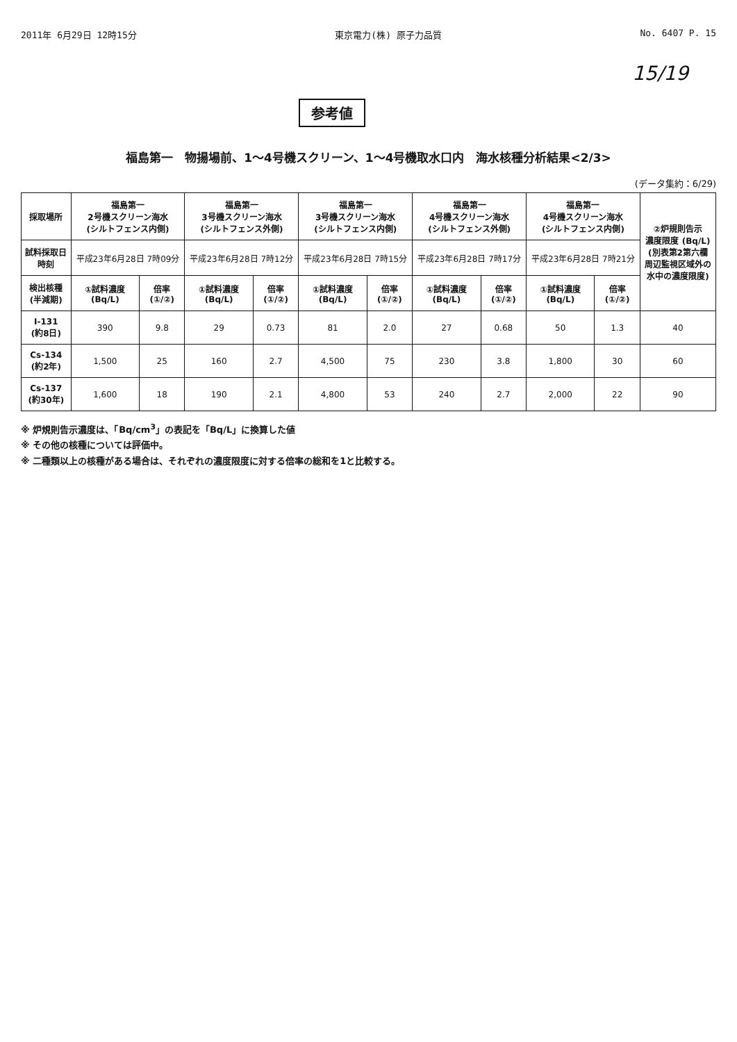2011年 6月29日 12時15分 東京電力(株) 原子力品質 No. 6407 P. 15
15/19
参考値
福島第一　物揚場前、1～4号機スクリーン、1～4号機取水口内　海水核種分析結果<2/3>
(データ集約：6/29)
| 採取場所 | 福島第一 2号機スクリーン海水 (シルトフェンス内側) | | 福島第一 3号機スクリーン海水 (シルトフェンス外側) | | 福島第一 3号機スクリーン海水 (シルトフェンス内側) | | 福島第一 4号機スクリーン海水 (シルトフェンス外側) | | 福島第一 4号機スクリーン海水 (シルトフェンス内側) | | ②炉規則告示 濃度限度 (Bq/L) (別表第2第六欄 周辺監視区域外の 水中の濃度限度) |
| --- | --- | --- | --- | --- | --- | --- | --- | --- | --- | --- | --- |
| 試料採取日 時刻 | 平成23年6月28日 7時09分 | | 平成23年6月28日 7時12分 | | 平成23年6月28日 7時15分 | | 平成23年6月28日 7時17分 | | 平成23年6月28日 7時21分 | | |
| 検出核種 (半減期) | ①試料濃度 (Bq/L) | 倍率 (①/②) | ①試料濃度 (Bq/L) | 倍率 (①/②) | ①試料濃度 (Bq/L) | 倍率 (①/②) | ①試料濃度 (Bq/L) | 倍率 (①/②) | ①試料濃度 (Bq/L) | 倍率 (①/②) | |
| I-131 (約8日) | 390 | 9.8 | 29 | 0.73 | 81 | 2.0 | 27 | 0.68 | 50 | 1.3 | 40 |
| Cs-134 (約2年) | 1,500 | 25 | 160 | 2.7 | 4,500 | 75 | 230 | 3.8 | 1,800 | 30 | 60 |
| Cs-137 (約30年) | 1,600 | 18 | 190 | 2.1 | 4,800 | 53 | 240 | 2.7 | 2,000 | 22 | 90 |
※ 炉規則告示濃度は、「Bq/cm<sup>3</sup>」の表記を「Bq/L」に換算した値
※ その他の核種については評価中。
※ 二種類以上の核種がある場合は、それぞれの濃度限度に対する倍率の総和を1と比較する。